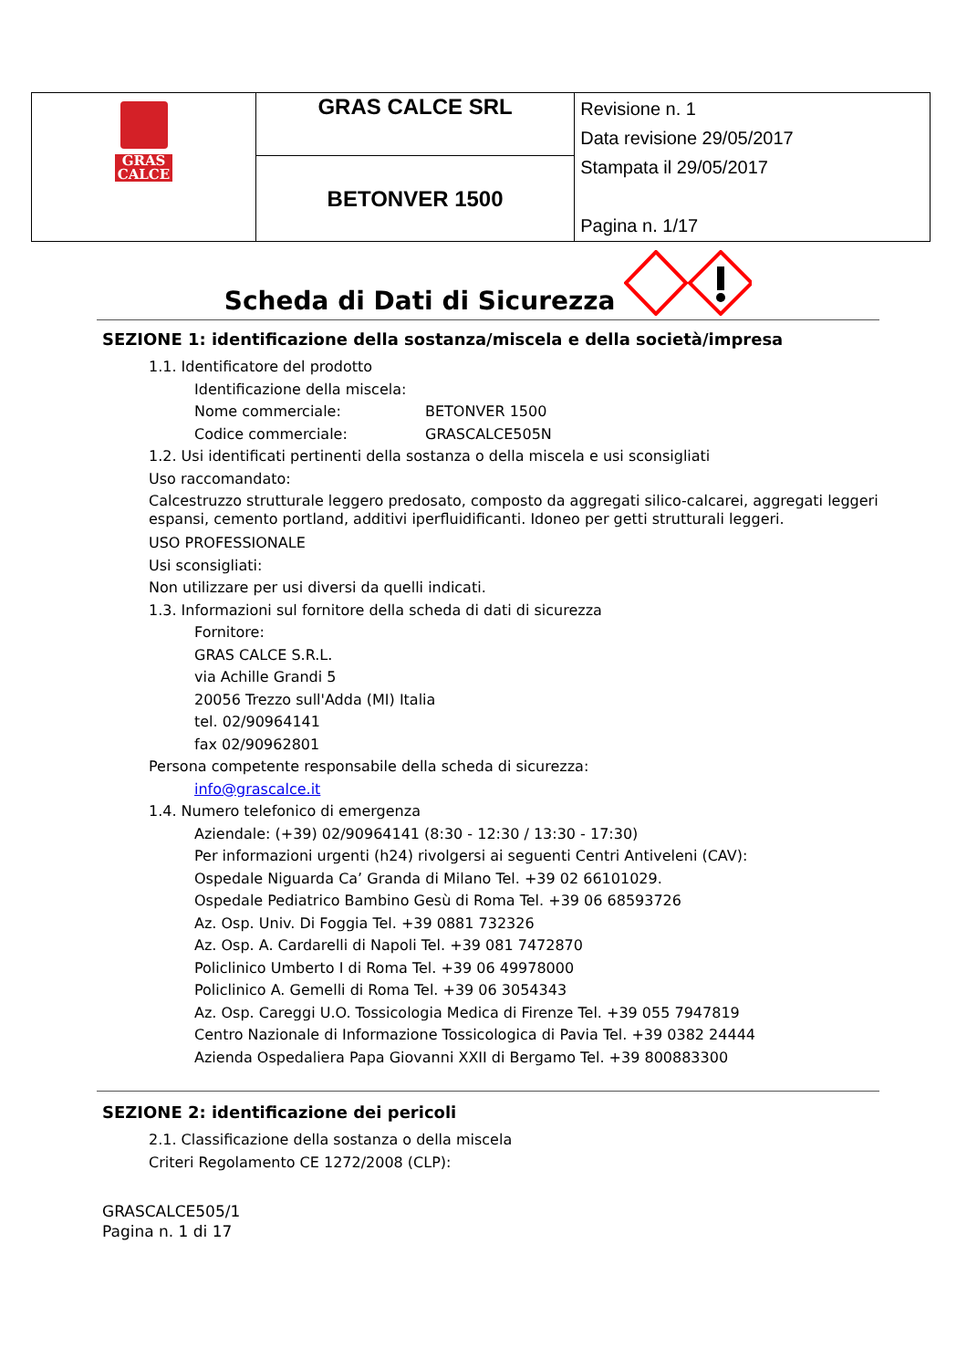| GRAS CALCE | GRAS CALCE SRL | Revisione n. 1 Data revisione 29/05/2017 Stampata il 29/05/2017 Pagina n. 1/17 |
| | BETONVER 1500 | |
Scheda di Dati di Sicurezza
SEZIONE 1: identificazione della sostanza/miscela e della società/impresa
1.1. Identificatore del prodotto
Identificazione della miscela:
Nome commerciale: BETONVER 1500
Codice commerciale: GRASCALCE505N
1.2. Usi identificati pertinenti della sostanza o della miscela e usi sconsigliati
Uso raccomandato:
Calcestruzzo strutturale leggero predosato, composto da aggregati silico-calcarei, aggregati leggeri espansi, cemento portland, additivi iperfluidificanti. Idoneo per getti strutturali leggeri.
USO PROFESSIONALE
Usi sconsigliati:
Non utilizzare per usi diversi da quelli indicati.
1.3. Informazioni sul fornitore della scheda di dati di sicurezza
Fornitore:
GRAS CALCE S.R.L.
via Achille Grandi 5
20056 Trezzo sull'Adda (MI) Italia
tel. 02/90964141
fax 02/90962801
Persona competente responsabile della scheda di sicurezza:
info@grascalce.it
1.4. Numero telefonico di emergenza
Aziendale: (+39) 02/90964141 (8:30 - 12:30 / 13:30 - 17:30)
Per informazioni urgenti (h24) rivolgersi ai seguenti Centri Antiveleni (CAV):
Ospedale Niguarda Ca’ Granda di Milano Tel. +39 02 66101029.
Ospedale Pediatrico Bambino Gesù di Roma Tel. +39 06 68593726
Az. Osp. Univ. Di Foggia Tel. +39 0881 732326
Az. Osp. A. Cardarelli di Napoli Tel. +39 081 7472870
Policlinico Umberto I di Roma Tel. +39 06 49978000
Policlinico A. Gemelli di Roma Tel. +39 06 3054343
Az. Osp. Careggi U.O. Tossicologia Medica di Firenze Tel. +39 055 7947819
Centro Nazionale di Informazione Tossicologica di Pavia Tel. +39 0382 24444
Azienda Ospedaliera Papa Giovanni XXII di Bergamo Tel. +39 800883300
SEZIONE 2: identificazione dei pericoli
2.1. Classificazione della sostanza o della miscela
Criteri Regolamento CE 1272/2008 (CLP):
GRASCALCE505/1
Pagina n. 1 di 17